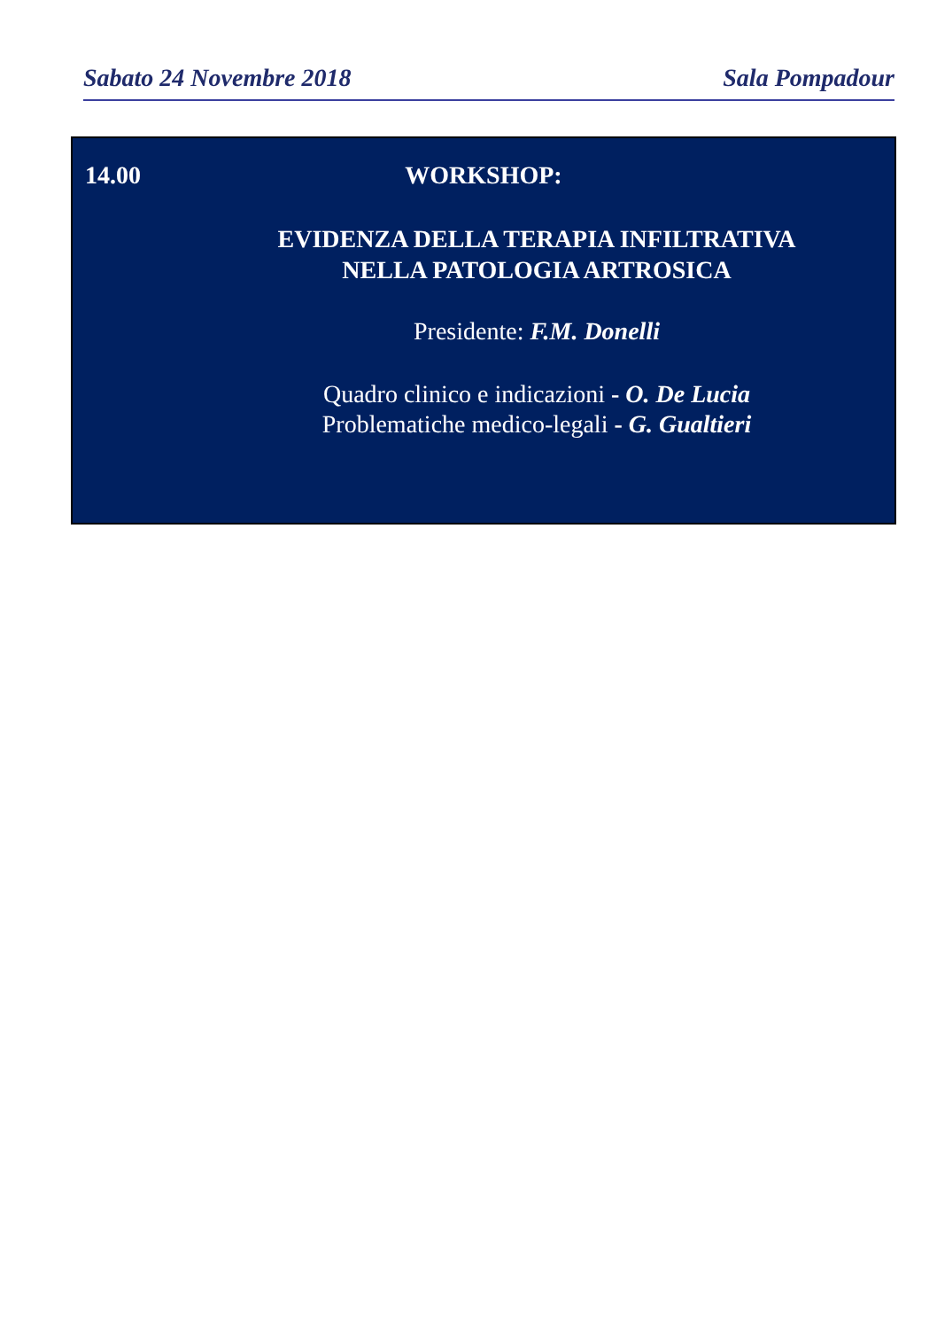Sabato 24 Novembre 2018 Sala Pompadour
14.00
WORKSHOP:
EVIDENZA DELLA TERAPIA INFILTRATIVA
NELLA PATOLOGIA ARTROSICA
Presidente: F.M. Donelli
Quadro clinico e indicazioni - O. De Lucia
Problematiche medico-legali - G. Gualtieri